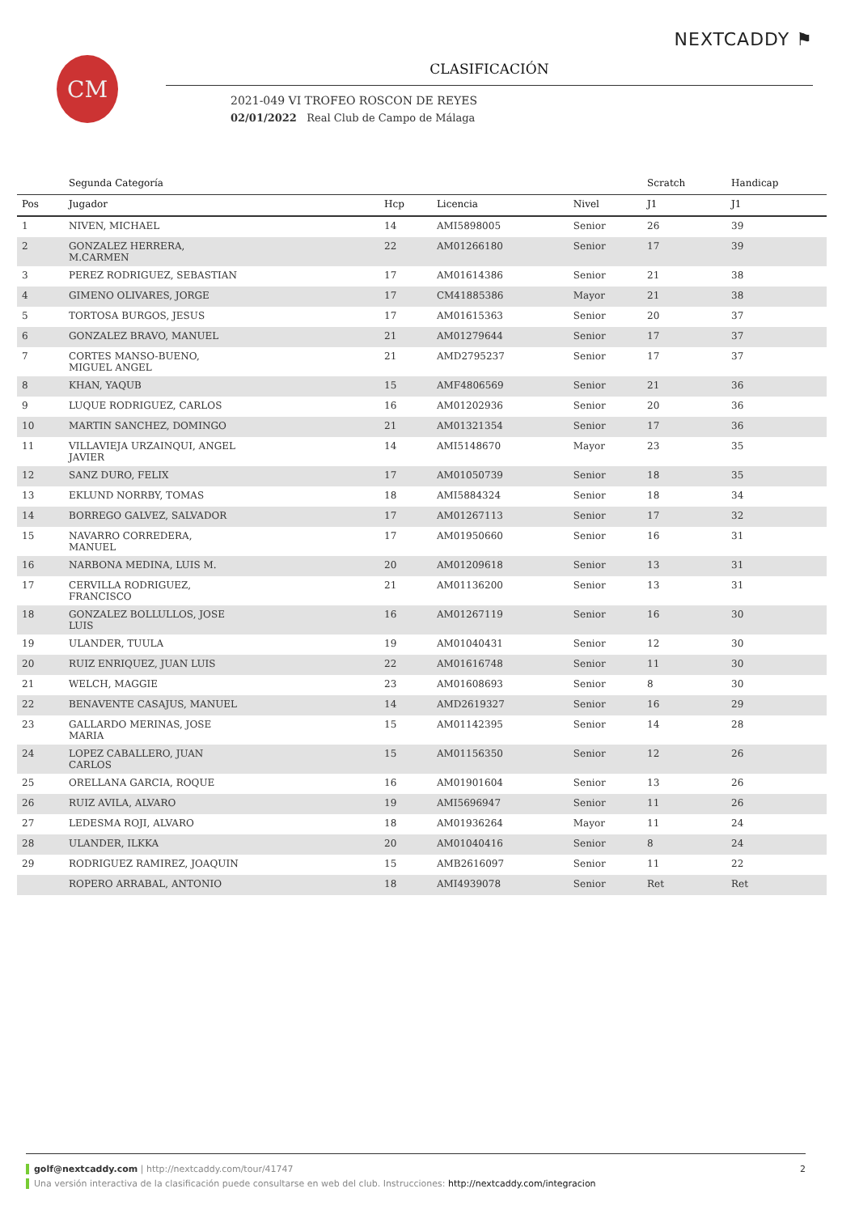CM
NEXTCADDY ⚑
CLASIFICACIÓN
2021-049 VI TROFEO ROSCON DE REYES
02/01/2022 Real Club de Campo de Málaga
| | Segunda Categoría | | | | Scratch | Handicap |
| --- | --- | --- | --- | --- | --- | --- |
| Pos | Jugador | Hcp | Licencia | Nivel | J1 | J1 |
| 1 | NIVEN, MICHAEL | 14 | AMI5898005 | Senior | 26 | 39 |
| 2 | GONZALEZ HERRERA, M.CARMEN | 22 | AM01266180 | Senior | 17 | 39 |
| 3 | PEREZ RODRIGUEZ, SEBASTIAN | 17 | AM01614386 | Senior | 21 | 38 |
| 4 | GIMENO OLIVARES, JORGE | 17 | CM41885386 | Mayor | 21 | 38 |
| 5 | TORTOSA BURGOS, JESUS | 17 | AM01615363 | Senior | 20 | 37 |
| 6 | GONZALEZ BRAVO, MANUEL | 21 | AM01279644 | Senior | 17 | 37 |
| 7 | CORTES MANSO-BUENO, MIGUEL ANGEL | 21 | AMD2795237 | Senior | 17 | 37 |
| 8 | KHAN, YAQUB | 15 | AMF4806569 | Senior | 21 | 36 |
| 9 | LUQUE RODRIGUEZ, CARLOS | 16 | AM01202936 | Senior | 20 | 36 |
| 10 | MARTIN SANCHEZ, DOMINGO | 21 | AM01321354 | Senior | 17 | 36 |
| 11 | VILLAVIEJA URZAINQUI, ANGEL JAVIER | 14 | AMI5148670 | Mayor | 23 | 35 |
| 12 | SANZ DURO, FELIX | 17 | AM01050739 | Senior | 18 | 35 |
| 13 | EKLUND NORRBY, TOMAS | 18 | AMI5884324 | Senior | 18 | 34 |
| 14 | BORREGO GALVEZ, SALVADOR | 17 | AM01267113 | Senior | 17 | 32 |
| 15 | NAVARRO CORREDERA, MANUEL | 17 | AM01950660 | Senior | 16 | 31 |
| 16 | NARBONA MEDINA, LUIS M. | 20 | AM01209618 | Senior | 13 | 31 |
| 17 | CERVILLA RODRIGUEZ, FRANCISCO | 21 | AM01136200 | Senior | 13 | 31 |
| 18 | GONZALEZ BOLLULLOS, JOSE LUIS | 16 | AM01267119 | Senior | 16 | 30 |
| 19 | ULANDER, TUULA | 19 | AM01040431 | Senior | 12 | 30 |
| 20 | RUIZ ENRIQUEZ, JUAN LUIS | 22 | AM01616748 | Senior | 11 | 30 |
| 21 | WELCH, MAGGIE | 23 | AM01608693 | Senior | 8 | 30 |
| 22 | BENAVENTE CASAJUS, MANUEL | 14 | AMD2619327 | Senior | 16 | 29 |
| 23 | GALLARDO MERINAS, JOSE MARIA | 15 | AM01142395 | Senior | 14 | 28 |
| 24 | LOPEZ CABALLERO, JUAN CARLOS | 15 | AM01156350 | Senior | 12 | 26 |
| 25 | ORELLANA GARCIA, ROQUE | 16 | AM01901604 | Senior | 13 | 26 |
| 26 | RUIZ AVILA, ALVARO | 19 | AMI5696947 | Senior | 11 | 26 |
| 27 | LEDESMA ROJI, ALVARO | 18 | AM01936264 | Mayor | 11 | 24 |
| 28 | ULANDER, ILKKA | 20 | AM01040416 | Senior | 8 | 24 |
| 29 | RODRIGUEZ RAMIREZ, JOAQUIN | 15 | AMB2616097 | Senior | 11 | 22 |
| | ROPERO ARRABAL, ANTONIO | 18 | AMI4939078 | Senior | Ret | Ret |
golf@nextcaddy.com | http://nextcaddy.com/tour/41747 2
Una versión interactiva de la clasificación puede consultarse en web del club. Instrucciones: http://nextcaddy.com/integracion